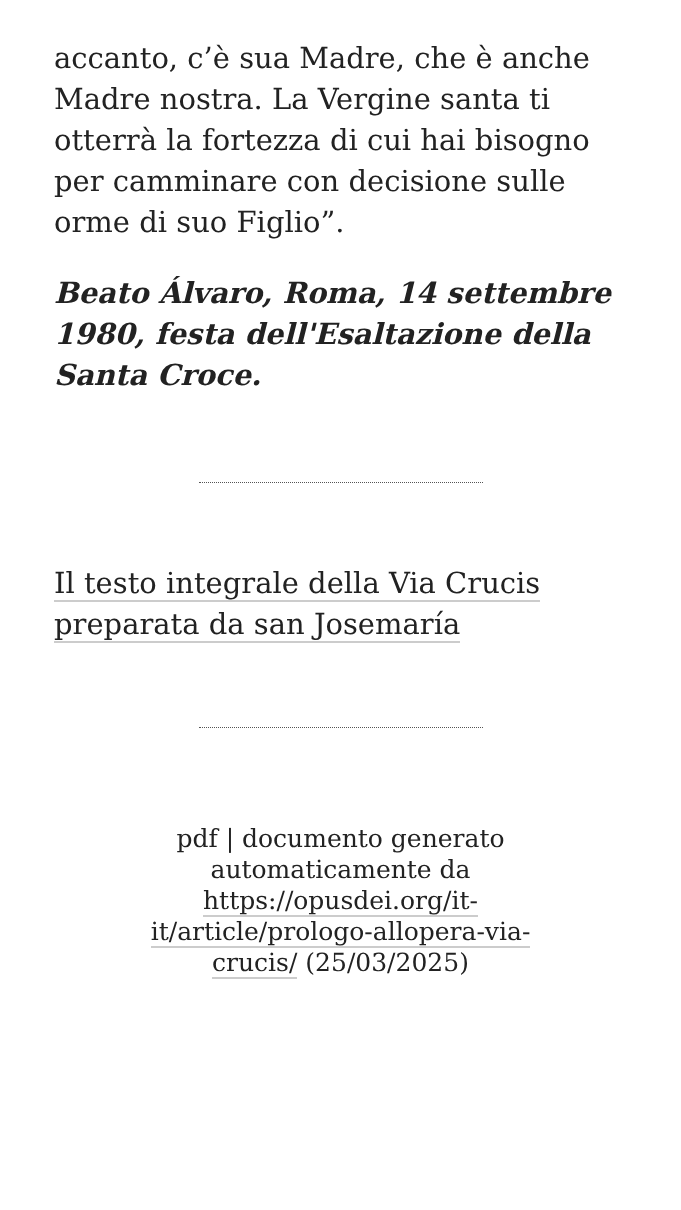accanto, c’è sua Madre, che è anche Madre nostra. La Vergine santa ti otterrà la fortezza di cui hai bisogno per camminare con decisione sulle orme di suo Figlio”.
Beato Álvaro, Roma, 14 settembre 1980, festa dell'Esaltazione della Santa Croce.
Il testo integrale della Via Crucis preparata da san Josemaría
pdf | documento generato automaticamente da https://opusdei.org/it-it/article/prologo-allopera-via-crucis/ (25/03/2025)